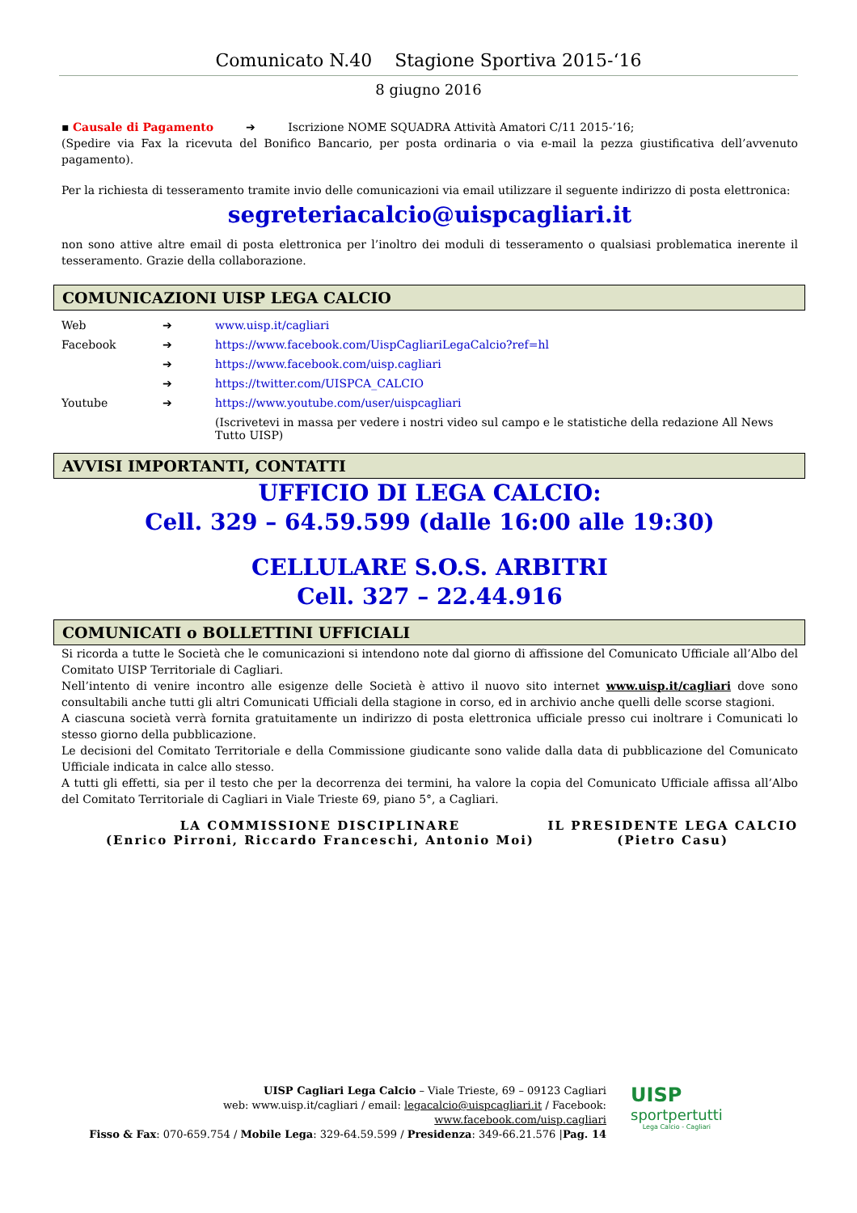Comunicato N.40 Stagione Sportiva 2015-‘16
8 giugno 2016
▪ Causale di Pagamento ➔ Iscrizione NOME SQUADRA Attività Amatori C/11 2015-’16;
(Spedire via Fax la ricevuta del Bonifico Bancario, per posta ordinaria o via e-mail la pezza giustificativa dell’avvenuto pagamento).
Per la richiesta di tesseramento tramite invio delle comunicazioni via email utilizzare il seguente indirizzo di posta elettronica:
segreteriacalcio@uispcagliari.it
non sono attive altre email di posta elettronica per l’inoltro dei moduli di tesseramento o qualsiasi problematica inerente il tesseramento. Grazie della collaborazione.
COMUNICAZIONI UISP LEGA CALCIO
| Web | ➔ | www.uisp.it/cagliari |
| Facebook | ➔ | https://www.facebook.com/UispCagliariLegaCalcio?ref=hl |
| | ➔ | https://www.facebook.com/uisp.cagliari |
| | ➔ | https://twitter.com/UISPCA_CALCIO |
| Youtube | ➔ | https://www.youtube.com/user/uispcagliari |
| | | (Iscrivetevi in massa per vedere i nostri video sul campo e le statistiche della redazione All News Tutto UISP) |
AVVISI IMPORTANTI, CONTATTI
UFFICIO DI LEGA CALCIO:
Cell. 329 – 64.59.599 (dalle 16:00 alle 19:30)
CELLULARE S.O.S. ARBITRI
Cell. 327 – 22.44.916
COMUNICATI o BOLLETTINI UFFICIALI
Si ricorda a tutte le Società che le comunicazioni si intendono note dal giorno di affissione del Comunicato Ufficiale all’Albo del Comitato UISP Territoriale di Cagliari.
Nell’intento di venire incontro alle esigenze delle Società è attivo il nuovo sito internet www.uisp.it/cagliari dove sono consultabili anche tutti gli altri Comunicati Ufficiali della stagione in corso, ed in archivio anche quelli delle scorse stagioni.
A ciascuna società verrà fornita gratuitamente un indirizzo di posta elettronica ufficiale presso cui inoltrare i Comunicati lo stesso giorno della pubblicazione.
Le decisioni del Comitato Territoriale e della Commissione giudicante sono valide dalla data di pubblicazione del Comunicato Ufficiale indicata in calce allo stesso.
A tutti gli effetti, sia per il testo che per la decorrenza dei termini, ha valore la copia del Comunicato Ufficiale affissa all’Albo del Comitato Territoriale di Cagliari in Viale Trieste 69, piano 5°, a Cagliari.
LA COMMISSIONE DISCIPLINARE
(Enrico Pirroni, Riccardo Franceschi, Antonio Moi)
IL PRESIDENTE LEGA CALCIO
(Pietro Casu)
UISP Cagliari Lega Calcio – Viale Trieste, 69 – 09123 Cagliari
web: www.uisp.it/cagliari / email: legacalcio@uispcagliari.it / Facebook: www.facebook.com/uisp.cagliari
Fisso & Fax: 070-659.754 / Mobile Lega: 329-64.59.599 / Presidenza: 349-66.21.576 |Pag. 14
UISP
sportpertutti
Lega Calcio - Cagliari